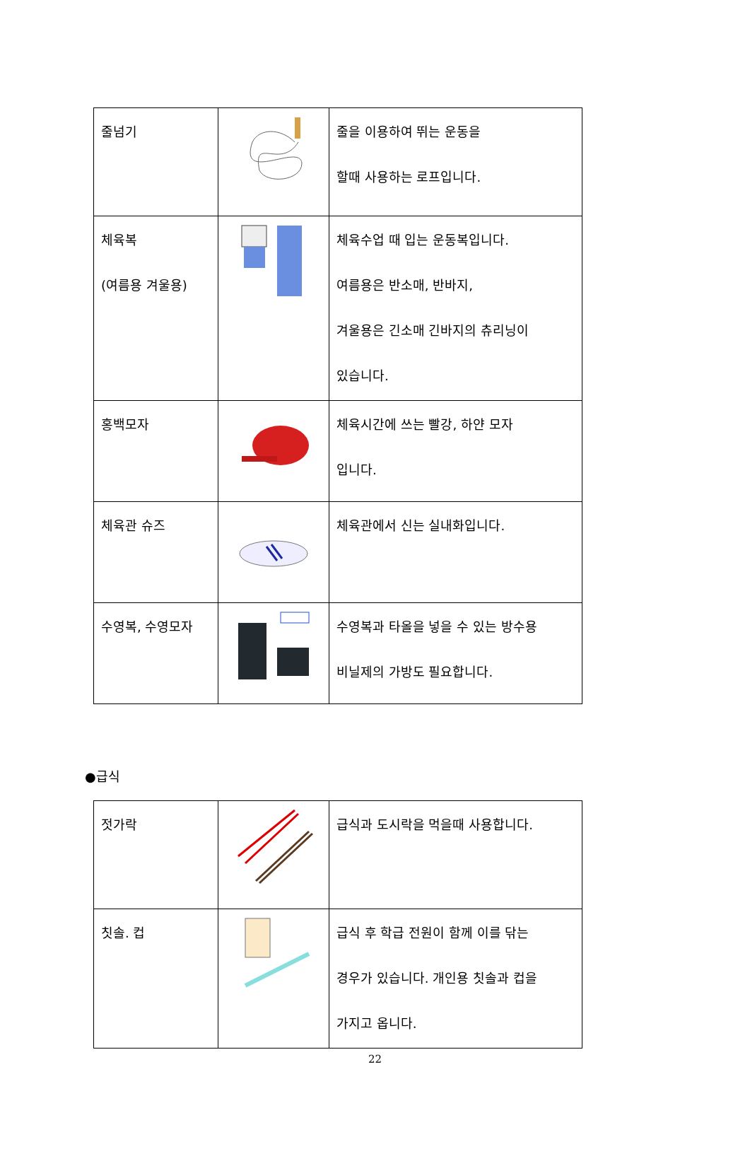| 줄넘기 | | 줄을 이용하여 뛰는 운동을 할때 사용하는 로프입니다. |
| 체육복 (여름용 겨울용) | | 체육수업 때 입는 운동복입니다. 여름용은 반소매, 반바지, 겨울용은 긴소매 긴바지의 츄리닝이 있습니다. |
| 홍백모자 | | 체육시간에 쓰는 빨강, 하얀 모자 입니다. |
| 체육관 슈즈 | | 체육관에서 신는 실내화입니다. |
| 수영복, 수영모자 | | 수영복과 타올을 넣을 수 있는 방수용 비닐제의 가방도 필요합니다. |
●급식
| 젓가락 | | 급식과 도시락을 먹을때 사용합니다. |
| 칫솔. 컵 | | 급식 후 학급 전원이 함께 이를 닦는 경우가 있습니다. 개인용 칫솔과 컵을 가지고 옵니다. |
22